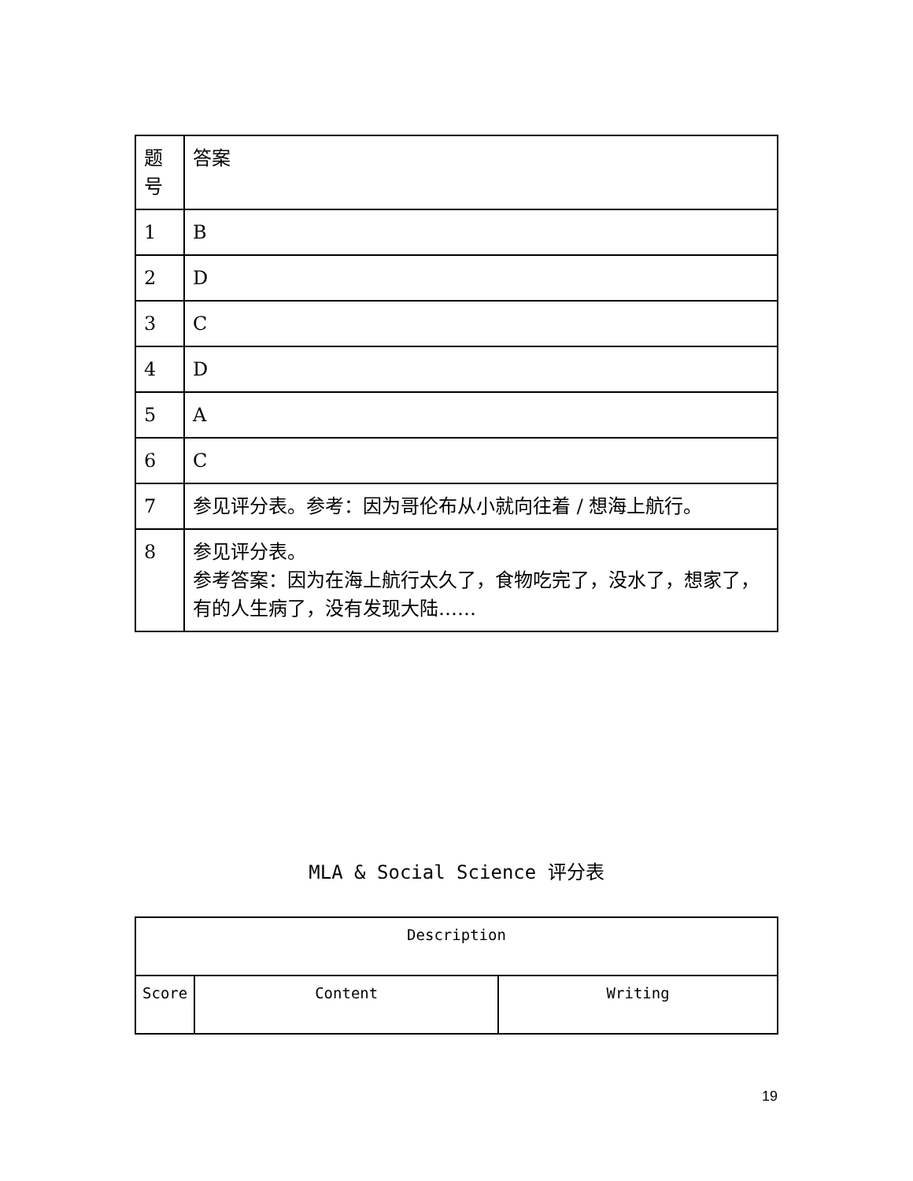| 题 号 | 答案 |
| 1 | B |
| 2 | D |
| 3 | C |
| 4 | D |
| 5 | A |
| 6 | C |
| 7 | 参见评分表。参考：因为哥伦布从小就向往着 / 想海上航行。 |
| 8 | 参见评分表。 参考答案：因为在海上航行太久了，食物吃完了，没水了，想家了，有的人生病了，没有发现大陆…… |
MLA & Social Science 评分表
| Description | | |
| --- | --- | --- |
| Score | Content | Writing |
19